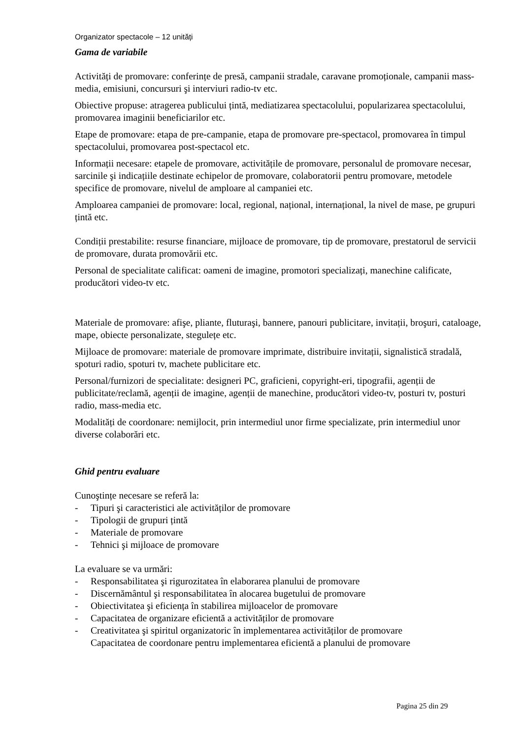Organizator spectacole – 12 unități
Gama de variabile
Activități de promovare: conferințe de presă, campanii stradale, caravane promoționale, campanii mass-media, emisiuni, concursuri şi interviuri radio-tv etc.
Obiective propuse: atragerea publicului țintă, mediatizarea spectacolului, popularizarea spectacolului, promovarea imaginii beneficiarilor etc.
Etape de promovare: etapa de pre-campanie, etapa de promovare pre-spectacol, promovarea în timpul spectacolului, promovarea post-spectacol etc.
Informații necesare: etapele de promovare, activitățile de promovare, personalul de promovare necesar, sarcinile şi indicațiile destinate echipelor de promovare, colaboratorii pentru promovare, metodele specifice de promovare, nivelul de amploare al campaniei etc.
Amploarea campaniei de promovare: local, regional, național, internațional, la nivel de mase, pe grupuri țintă etc.
Condiții prestabilite: resurse financiare, mijloace de promovare, tip de promovare, prestatorul de servicii de promovare, durata promovării etc.
Personal de specialitate calificat: oameni de imagine, promotori specializați, manechine calificate, producători video-tv etc.
Materiale de promovare: afişe, pliante, fluturaşi, bannere, panouri publicitare, invitații, broşuri, cataloage, mape, obiecte personalizate, stegulețe etc.
Mijloace de promovare: materiale de promovare imprimate, distribuire invitații, signalistică stradală, spoturi radio, spoturi tv, machete publicitare etc.
Personal/furnizori de specialitate: designeri PC, graficieni, copyright-eri, tipografii, agenții de publicitate/reclamă, agenții de imagine, agenții de manechine, producători video-tv, posturi tv, posturi radio, mass-media etc.
Modalități de coordonare: nemijlocit, prin intermediul unor firme specializate, prin intermediul unor diverse colaborări etc.
Ghid pentru evaluare
Cunoştințe necesare se referă la:
- Tipuri şi caracteristici ale activităților de promovare
- Tipologii de grupuri țintă
- Materiale de promovare
- Tehnici şi mijloace de promovare
La evaluare se va urmări:
- Responsabilitatea şi rigurozitatea în elaborarea planului de promovare
- Discernământul şi responsabilitatea în alocarea bugetului de promovare
- Obiectivitatea şi eficiența în stabilirea mijloacelor de promovare
- Capacitatea de organizare eficientă a activităților de promovare
- Creativitatea şi spiritul organizatoric în implementarea activităților de promovare
Capacitatea de coordonare pentru implementarea eficientă a planului de promovare
Pagina 25 din 29